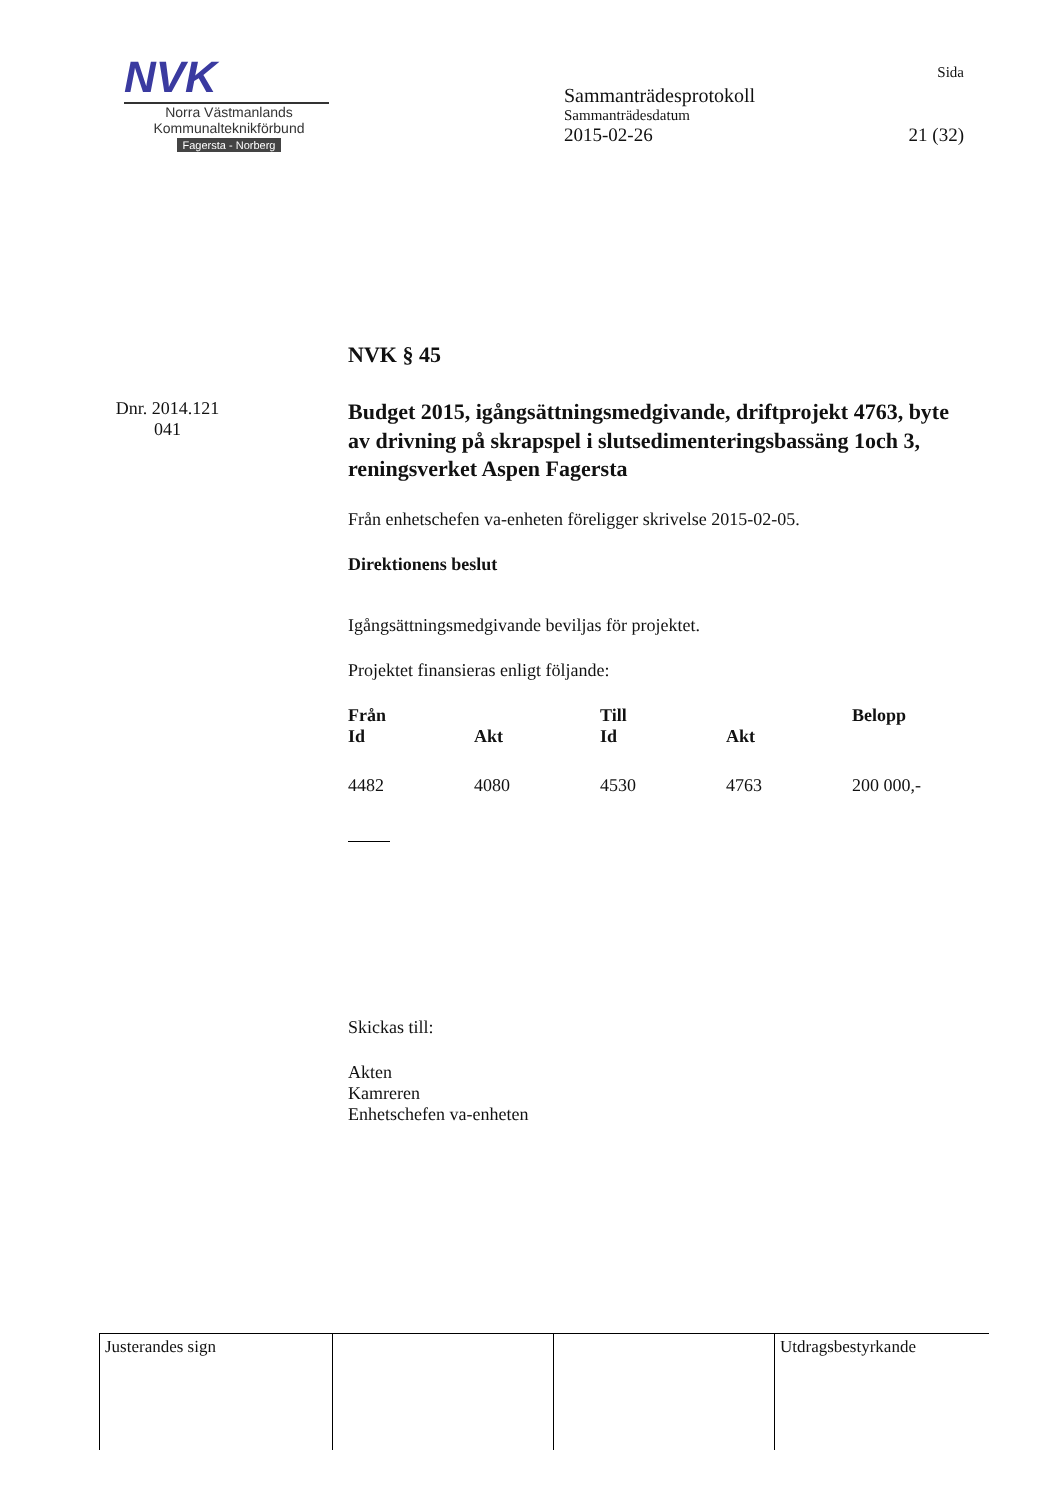NVK
Norra Västmanlands
Kommunalteknikförbund
Fagersta - Norberg
Sida
Sammanträdesprotokoll
Sammanträdesdatum
2015-02-26 21 (32)
NVK § 45
Dnr. 2014.121
041
Budget 2015, igångsättningsmedgivande, driftprojekt 4763, byte av drivning på skrapspel i slutsedimenteringsbassäng 1och 3, reningsverket Aspen Fagersta
Från enhetschefen va-enheten föreligger skrivelse 2015-02-05.
Direktionens beslut
Igångsättningsmedgivande beviljas för projektet.
Projektet finansieras enligt följande:
| Från | | Till | | Belopp |
| --- | --- | --- | --- | --- |
| Id | Akt | Id | Akt | |
| 4482 | 4080 | 4530 | 4763 | 200 000,- |
Skickas till:
Akten
Kamreren
Enhetschefen va-enheten
| Justerandes sign | | | Utdragsbestyrkande |